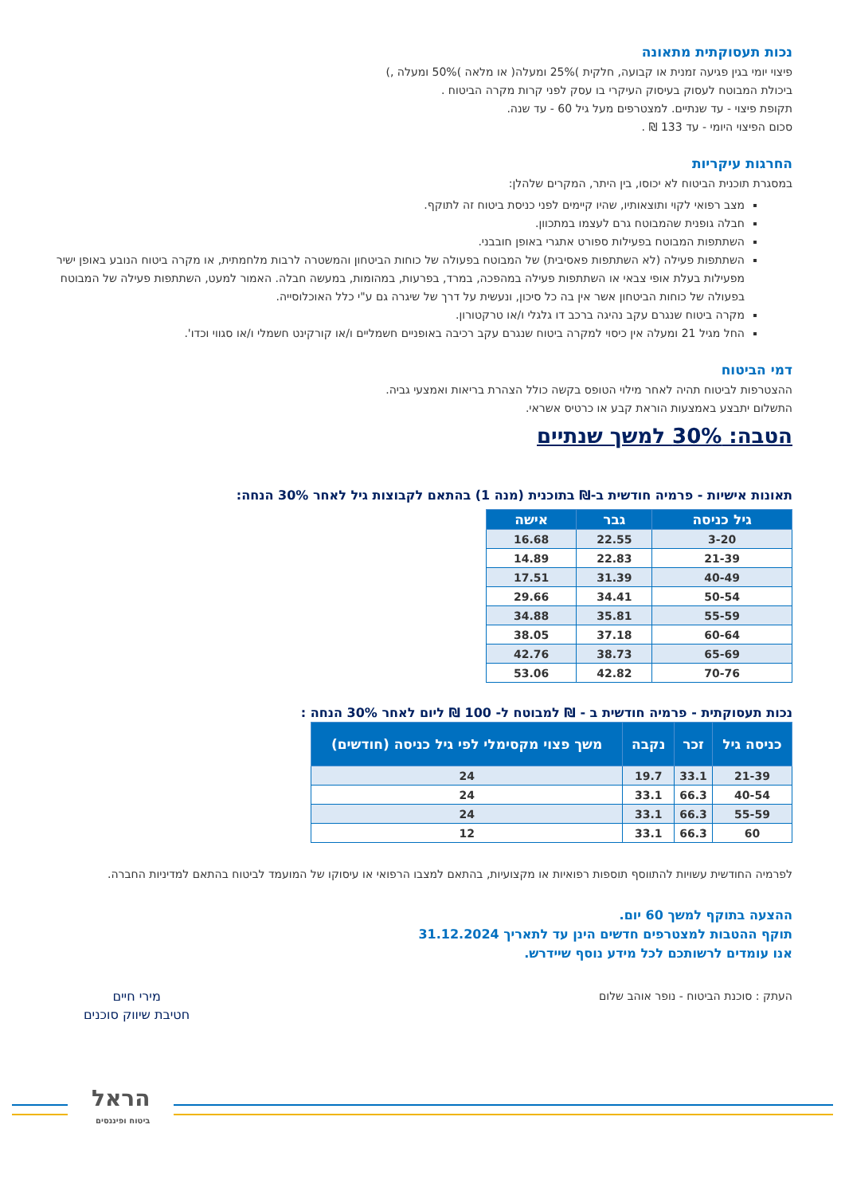נכות תעסוקתית מתאונה
פיצוי יומי בגין פגיעה זמנית או קבועה, חלקית )25% ומעלה( או מלאה )50% ומעלה ,)
ביכולת המבוטח לעסוק בעיסוק העיקרי בו עסק לפני קרות מקרה הביטוח .
תקופת פיצוי - עד שנתיים. למצטרפים מעל גיל 60 - עד שנה.
סכום הפיצוי היומי - עד 133 ₪ .
החרגות עיקריות
במסגרת תוכנית הביטוח לא יכוסו, בין היתר, המקרים שלהלן:
מצב רפואי לקוי ותוצאותיו, שהיו קיימים לפני כניסת ביטוח זה לתוקף.
חבלה גופנית שהמבוטח גרם לעצמו במתכוון.
השתתפות המבוטח בפעילות ספורט אתגרי באופן חובבני.
השתתפות פעילה (לא השתתפות פאסיבית) של המבוטח בפעולה של כוחות הביטחון והמשטרה לרבות מלחמתית, או מקרה ביטוח הנובע באופן ישיר מפעילות בעלת אופי צבאי או השתתפות פעילה במהפכה, במרד, בפרעות, במהומות, במעשה חבלה. האמור למעט, השתתפות פעילה של המבוטח בפעולה של כוחות הביטחון אשר אין בה כל סיכון, ונעשית על דרך של שיגרה גם ע"י כלל האוכלוסייה.
מקרה ביטוח שנגרם עקב נהיגה ברכב דו גלגלי ו/או טרקטורון.
החל מגיל 21 ומעלה אין כיסוי למקרה ביטוח שנגרם עקב רכיבה באופניים חשמליים ו/או קורקינט חשמלי ו/או סגווי וכדו'.
דמי הביטוח
ההצטרפות לביטוח תהיה לאחר מילוי הטופס בקשה כולל הצהרת בריאות ואמצעי גביה.
התשלום יתבצע באמצעות הוראת קבע או כרטיס אשראי.
הטבה: 30% למשך שנתיים
תאונות אישיות - פרמיה חודשית ב-₪ בתוכנית (מנה 1) בהתאם לקבוצות גיל לאחר 30% הנחה:
| גיל כניסה | גבר | אישה |
| --- | --- | --- |
| 3-20 | 22.55 | 16.68 |
| 21-39 | 22.83 | 14.89 |
| 40-49 | 31.39 | 17.51 |
| 50-54 | 34.41 | 29.66 |
| 55-59 | 35.81 | 34.88 |
| 60-64 | 37.18 | 38.05 |
| 65-69 | 38.73 | 42.76 |
| 70-76 | 42.82 | 53.06 |
נכות תעסוקתית - פרמיה חודשית ב - ₪ למבוטח ל- 100 ₪ ליום לאחר 30% הנחה :
| כניסה גיל | זכר | נקבה | משך פצוי מקסימלי לפי גיל כניסה (חודשים) |
| --- | --- | --- | --- |
| 21-39 | 33.1 | 19.7 | 24 |
| 40-54 | 66.3 | 33.1 | 24 |
| 55-59 | 66.3 | 33.1 | 24 |
| 60 | 66.3 | 33.1 | 12 |
לפרמיה החודשית עשויות להתווסף תוספות רפואיות או מקצועיות, בהתאם למצבו הרפואי או עיסוקו של המועמד לביטוח בהתאם למדיניות החברה.
ההצעה בתוקף למשך 60 יום.
תוקף ההטבות למצטרפים חדשים הינן עד לתאריך 31.12.2024
אנו עומדים לרשותכם לכל מידע נוסף שיידרש.
העתק : סוכנת הביטוח - נופר אוהב שלום
מירי חיים
חטיבת שיווק סוכנים
הראל
ביטוח ופיננסים